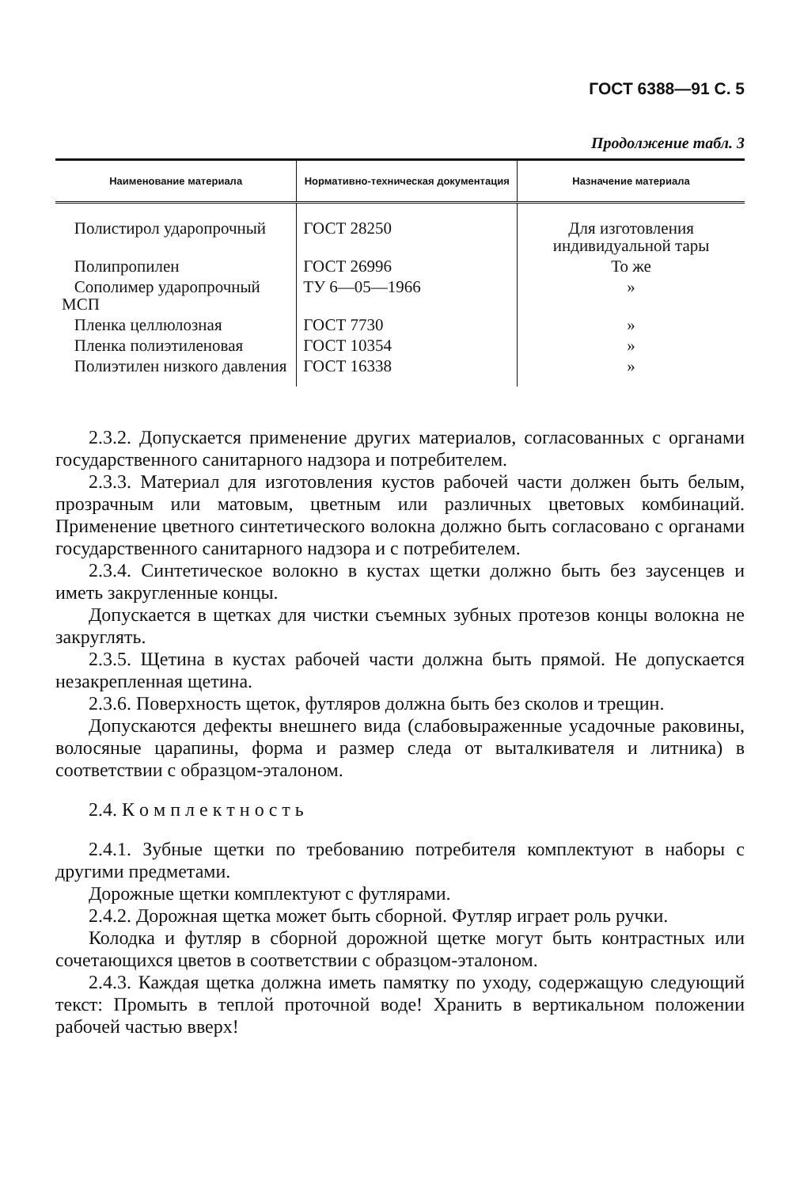ГОСТ 6388—91 С. 5
Продолжение табл. 3
| Наименование материала | Нормативно-техническая документация | Назначение материала |
| --- | --- | --- |
| Полистирол ударопрочный | ГОСТ 28250 | Для изготовления индивидуальной тары |
| Полипропилен | ГОСТ 26996 | То же |
| Сополимер ударопрочный МСП | ТУ 6—05—1966 | » |
| Пленка целлюлозная | ГОСТ 7730 | » |
| Пленка полиэтиленовая | ГОСТ 10354 | » |
| Полиэтилен низкого давления | ГОСТ 16338 | » |
2.3.2. Допускается применение других материалов, согласованных с органами государственного санитарного надзора и потребителем.
2.3.3. Материал для изготовления кустов рабочей части должен быть белым, прозрачным или матовым, цветным или различных цветовых комбинаций. Применение цветного синтетического волокна должно быть согласовано с органами государственного санитарного надзора и с потребителем.
2.3.4. Синтетическое волокно в кустах щетки должно быть без заусенцев и иметь закругленные концы.
Допускается в щетках для чистки съемных зубных протезов концы волокна не закруглять.
2.3.5. Щетина в кустах рабочей части должна быть прямой. Не допускается незакрепленная щетина.
2.3.6. Поверхность щеток, футляров должна быть без сколов и трещин.
Допускаются дефекты внешнего вида (слабовыраженные усадочные раковины, волосяные царапины, форма и размер следа от выталкивателя и литника) в соответствии с образцом-эталоном.
2.4. К о м п л е к т н о с т ь
2.4.1. Зубные щетки по требованию потребителя комплектуют в наборы с другими предметами.
Дорожные щетки комплектуют с футлярами.
2.4.2. Дорожная щетка может быть сборной. Футляр играет роль ручки.
Колодка и футляр в сборной дорожной щетке могут быть контрастных или сочетающихся цветов в соответствии с образцом-эталоном.
2.4.3. Каждая щетка должна иметь памятку по уходу, содержащую следующий текст: Промыть в теплой проточной воде! Хранить в вертикальном положении рабочей частью вверх!